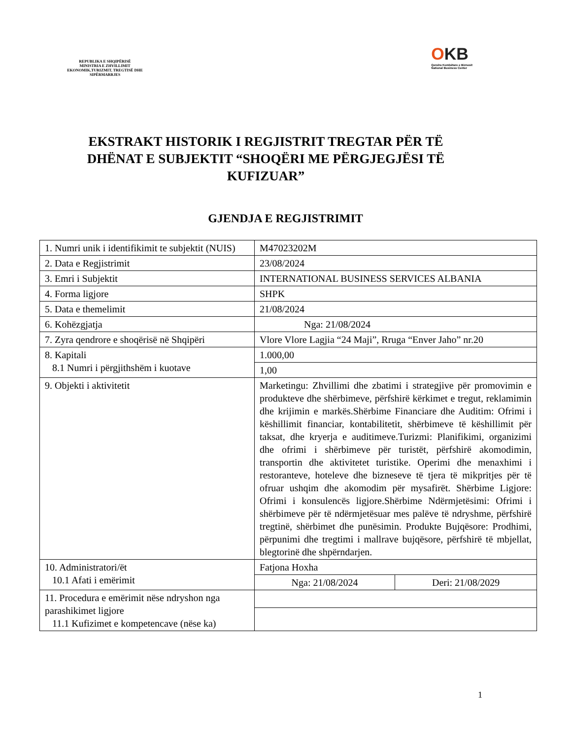REPUBLIKA E SHQIPËRISË
MINISTRIA E ZHVILLIMIT EKONOMIK,TURIZMIT, TREGTISË DHE SIPËRMARRJES
OKB
Qendra Kombëtare e Biznesit
National Business Center
EKSTRAKT HISTORIK I REGJISTRIT TREGTAR PËR TË DHËNAT E SUBJEKTIT “SHOQËRI ME PËRGJEGJËSI TË KUFIZUAR”
GJENDJA E REGJISTRIMIT
| 1. Numri unik i identifikimit te subjektit (NUIS) | M47023202M | |
| 2. Data e Regjistrimit | 23/08/2024 | |
| 3. Emri i Subjektit | INTERNATIONAL BUSINESS SERVICES ALBANIA | |
| 4. Forma ligjore | SHPK | |
| 5. Data e themelimit | 21/08/2024 | |
| 6. Kohëzgjatja | Nga: 21/08/2024 | |
| 7. Zyra qendrore e shoqërisë në Shqipëri | Vlore Vlore Lagjia “24 Maji”, Rruga “Enver Jaho” nr.20 | |
| 8. Kapitali 8.1 Numri i përgjithshëm i kuotave | 1.000,00 | |
| | 1,00 | |
| 9. Objekti i aktivitetit | Marketingu: Zhvillimi dhe zbatimi i strategjive për promovimin e produkteve dhe shërbimeve, përfshirë kërkimet e tregut, reklamimin dhe krijimin e markës.Shërbime Financiare dhe Auditim: Ofrimi i këshillimit financiar, kontabilitetit, shërbimeve të këshillimit për taksat, dhe kryerja e auditimeve.Turizmi: Planifikimi, organizimi dhe ofrimi i shërbimeve për turistët, përfshirë akomodimin, transportin dhe aktivitetet turistike. Operimi dhe menaxhimi i restoranteve, hoteleve dhe bizneseve të tjera të mikpritjes për të ofruar ushqim dhe akomodim për mysafirët. Shërbime Ligjore: Ofrimi i konsulencës ligjore.Shërbime Ndërmjetësimi: Ofrimi i shërbimeve për të ndërmjetësuar mes palëve të ndryshme, përfshirë tregtinë, shërbimet dhe punësimin. Produkte Bujqësore: Prodhimi, përpunimi dhe tregtimi i mallrave bujqësore, përfshirë të mbjellat, blegtorinë dhe shpërndarjen. | |
| 10. Administratori/ët 10.1 Afati i emërimit | Fatjona Hoxha | |
| | Nga: 21/08/2024 | Deri: 21/08/2029 |
| 11. Procedura e emërimit nëse ndryshon nga parashikimet ligjore 11.1 Kufizimet e kompetencave (nëse ka) | | |
1